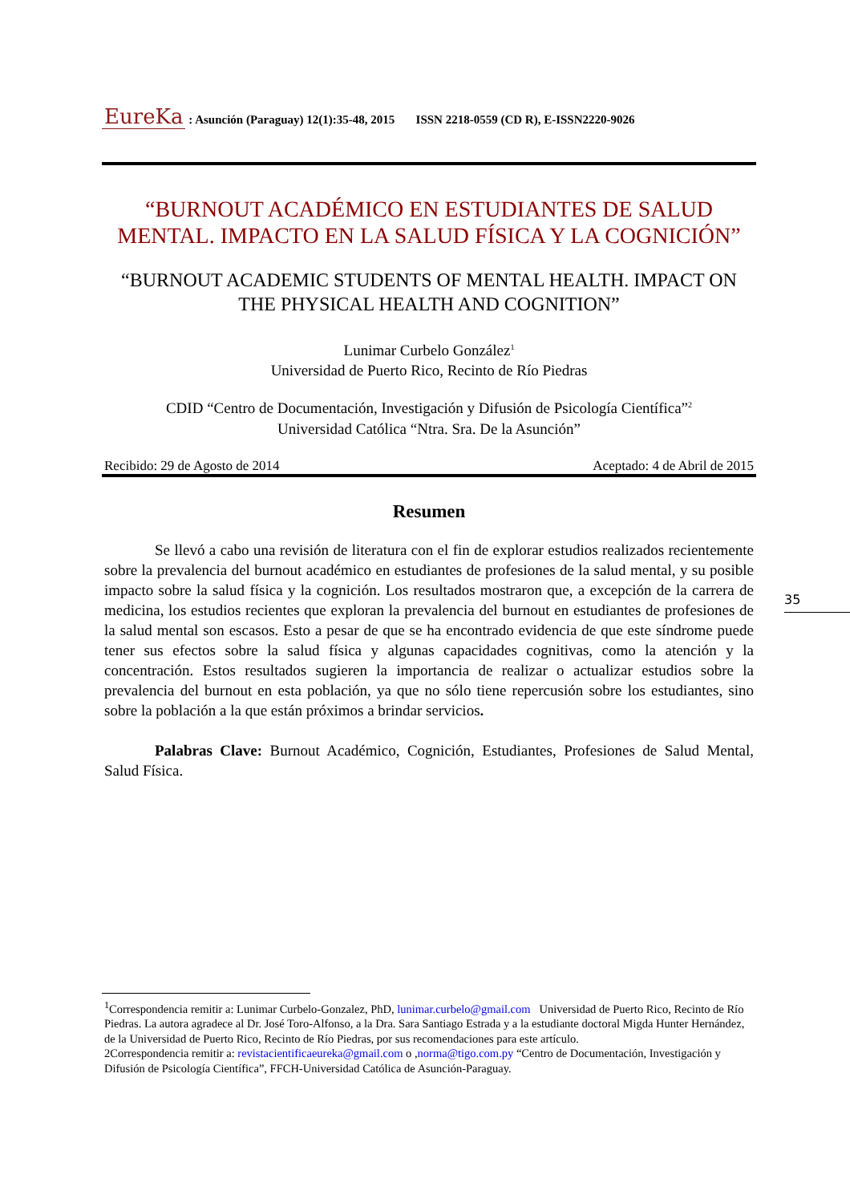EureKa : Asunción (Paraguay) 12(1):35-48, 2015 ISSN 2218-0559 (CD R), E-ISSN2220-9026
“BURNOUT ACADÉMICO EN ESTUDIANTES DE SALUD MENTAL. IMPACTO EN LA SALUD FÍSICA Y LA COGNICIÓN”
“BURNOUT ACADEMIC STUDENTS OF MENTAL HEALTH. IMPACT ON THE PHYSICAL HEALTH AND COGNITION”
Lunimar Curbelo González<sup>1</sup>
Universidad de Puerto Rico, Recinto de Río Piedras
CDID “Centro de Documentación, Investigación y Difusión de Psicología Científica”<sup>2</sup>
Universidad Católica “Ntra. Sra. De la Asunción”
Recibido: 29 de Agosto de 2014 Aceptado: 4 de Abril de 2015
Resumen
Se llevó a cabo una revisión de literatura con el fin de explorar estudios realizados recientemente sobre la prevalencia del burnout académico en estudiantes de profesiones de la salud mental, y su posible impacto sobre la salud física y la cognición. Los resultados mostraron que, a excepción de la carrera de medicina, los estudios recientes que exploran la prevalencia del burnout en estudiantes de profesiones de la salud mental son escasos. Esto a pesar de que se ha encontrado evidencia de que este síndrome puede tener sus efectos sobre la salud física y algunas capacidades cognitivas, como la atención y la concentración. Estos resultados sugieren la importancia de realizar o actualizar estudios sobre la prevalencia del burnout en esta población, ya que no sólo tiene repercusión sobre los estudiantes, sino sobre la población a la que están próximos a brindar servicios.
Palabras Clave: Burnout Académico, Cognición, Estudiantes, Profesiones de Salud Mental, Salud Física.
<sup>1</sup> Correspondencia remitir a: Lunimar Curbelo-Gonzalez, PhD, lunimar.curbelo@gmail.com Universidad de Puerto Rico, Recinto de Río Piedras. La autora agradece al Dr. José Toro-Alfonso, a la Dra. Sara Santiago Estrada y a la estudiante doctoral Migda Hunter Hernández, de la Universidad de Puerto Rico, Recinto de Río Piedras, por sus recomendaciones para este artículo.
2Correspondencia remitir a: revistacientificaeureka@gmail.com o ,norma@tigo.com.py “Centro de Documentación, Investigación y Difusión de Psicología Científica”, FFCH-Universidad Católica de Asunción-Paraguay.
35